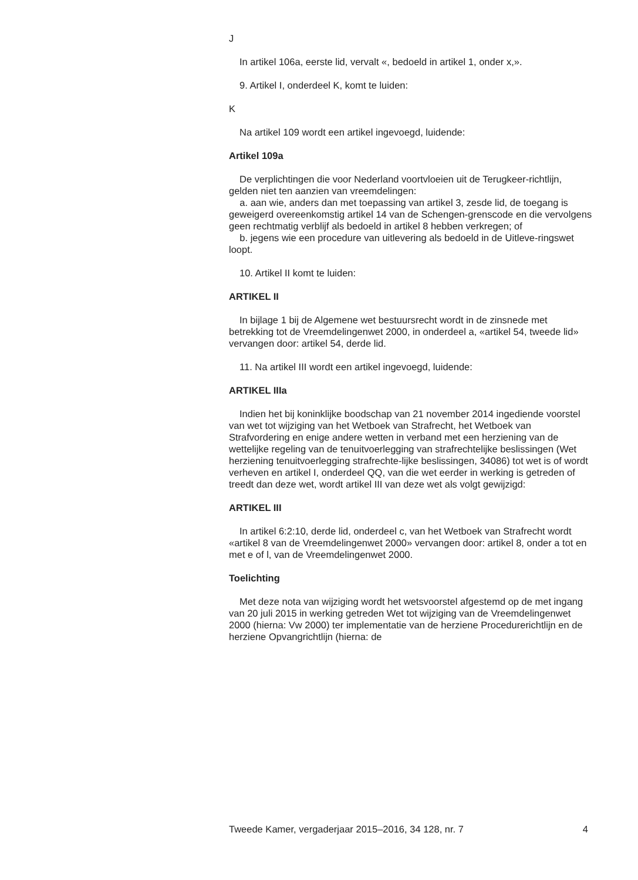J
In artikel 106a, eerste lid, vervalt «, bedoeld in artikel 1, onder x,».
9. Artikel I, onderdeel K, komt te luiden:
K
Na artikel 109 wordt een artikel ingevoegd, luidende:
Artikel 109a
De verplichtingen die voor Nederland voortvloeien uit de Terugkeer-richtlijn, gelden niet ten aanzien van vreemdelingen:
a. aan wie, anders dan met toepassing van artikel 3, zesde lid, de toegang is geweigerd overeenkomstig artikel 14 van de Schengen-grenscode en die vervolgens geen rechtmatig verblijf als bedoeld in artikel 8 hebben verkregen; of
b. jegens wie een procedure van uitlevering als bedoeld in de Uitleve-ringswet loopt.
10. Artikel II komt te luiden:
ARTIKEL II
In bijlage 1 bij de Algemene wet bestuursrecht wordt in de zinsnede met betrekking tot de Vreemdelingenwet 2000, in onderdeel a, «artikel 54, tweede lid» vervangen door: artikel 54, derde lid.
11. Na artikel III wordt een artikel ingevoegd, luidende:
ARTIKEL IIIa
Indien het bij koninklijke boodschap van 21 november 2014 ingediende voorstel van wet tot wijziging van het Wetboek van Strafrecht, het Wetboek van Strafvordering en enige andere wetten in verband met een herziening van de wettelijke regeling van de tenuitvoerlegging van strafrechtelijke beslissingen (Wet herziening tenuitvoerlegging strafrechte-lijke beslissingen, 34086) tot wet is of wordt verheven en artikel I, onderdeel QQ, van die wet eerder in werking is getreden of treedt dan deze wet, wordt artikel III van deze wet als volgt gewijzigd:
ARTIKEL III
In artikel 6:2:10, derde lid, onderdeel c, van het Wetboek van Strafrecht wordt «artikel 8 van de Vreemdelingenwet 2000» vervangen door: artikel 8, onder a tot en met e of l, van de Vreemdelingenwet 2000.
Toelichting
Met deze nota van wijziging wordt het wetsvoorstel afgestemd op de met ingang van 20 juli 2015 in werking getreden Wet tot wijziging van de Vreemdelingenwet 2000 (hierna: Vw 2000) ter implementatie van de herziene Procedurerichtlijn en de herziene Opvangrichtlijn (hierna: de
Tweede Kamer, vergaderjaar 2015–2016, 34 128, nr. 7 4